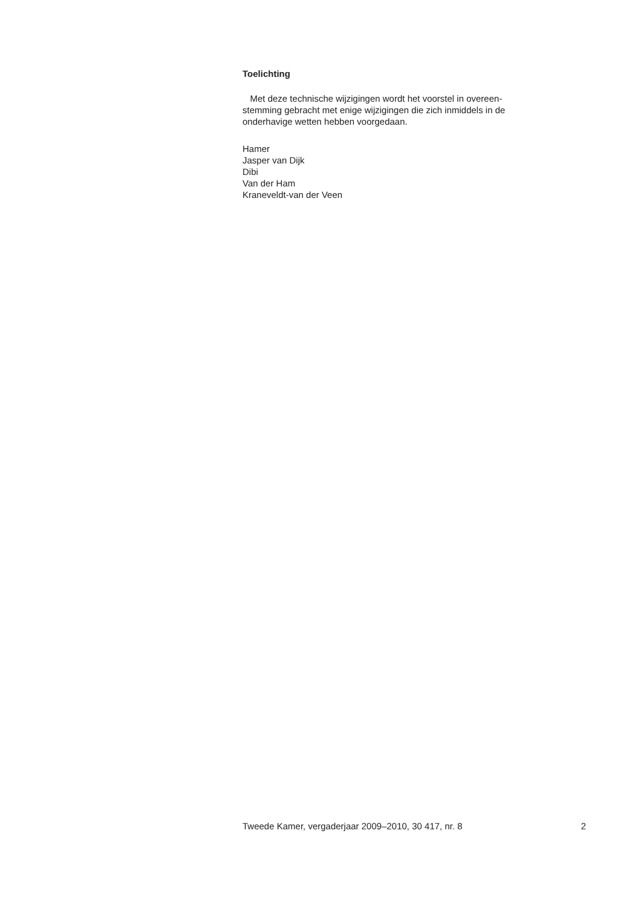Toelichting
Met deze technische wijzigingen wordt het voorstel in overeen-
stemming gebracht met enige wijzigingen die zich inmiddels in de
onderhavige wetten hebben voorgedaan.
Hamer
Jasper van Dijk
Dibi
Van der Ham
Kraneveldt-van der Veen
Tweede Kamer, vergaderjaar 2009–2010, 30 417, nr. 8 2